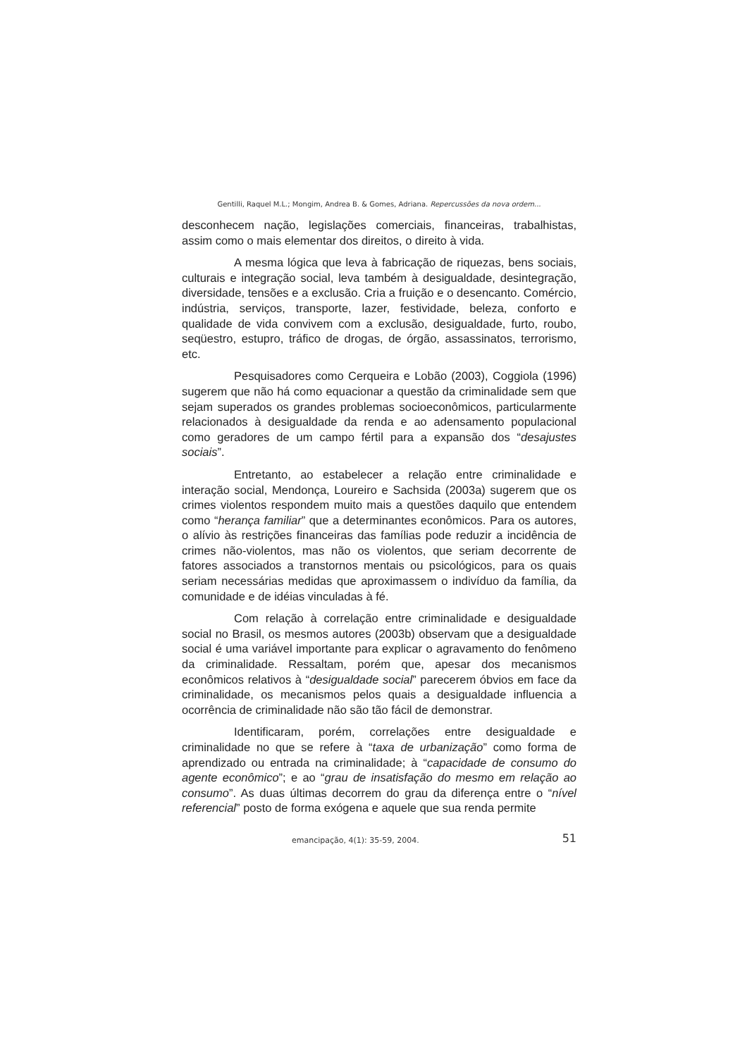Gentilli, Raquel M.L.; Mongim, Andrea B. & Gomes, Adriana. Repercussões da nova ordem...
desconhecem nação, legislações comerciais, financeiras, trabalhistas, assim como o mais elementar dos direitos, o direito à vida.
A mesma lógica que leva à fabricação de riquezas, bens sociais, culturais e integração social, leva também à desigualdade, desintegração, diversidade, tensões e a exclusão. Cria a fruição e o desencanto. Comércio, indústria, serviços, transporte, lazer, festividade, beleza, conforto e qualidade de vida convivem com a exclusão, desigualdade, furto, roubo, seqüestro, estupro, tráfico de drogas, de órgão, assassinatos, terrorismo, etc.
Pesquisadores como Cerqueira e Lobão (2003), Coggiola (1996) sugerem que não há como equacionar a questão da criminalidade sem que sejam superados os grandes problemas socioeconômicos, particularmente relacionados à desigualdade da renda e ao adensamento populacional como geradores de um campo fértil para a expansão dos “desajustes sociais”.
Entretanto, ao estabelecer a relação entre criminalidade e interação social, Mendonça, Loureiro e Sachsida (2003a) sugerem que os crimes violentos respondem muito mais a questões daquilo que entendem como “herança familiar” que a determinantes econômicos. Para os autores, o alívio às restrições financeiras das famílias pode reduzir a incidência de crimes não-violentos, mas não os violentos, que seriam decorrente de fatores associados a transtornos mentais ou psicológicos, para os quais seriam necessárias medidas que aproximassem o indivíduo da família, da comunidade e de idéias vinculadas à fé.
Com relação à correlação entre criminalidade e desigualdade social no Brasil, os mesmos autores (2003b) observam que a desigualdade social é uma variável importante para explicar o agravamento do fenômeno da criminalidade. Ressaltam, porém que, apesar dos mecanismos econômicos relativos à “desigualdade social” parecerem óbvios em face da criminalidade, os mecanismos pelos quais a desigualdade influencia a ocorrência de criminalidade não são tão fácil de demonstrar.
Identificaram, porém, correlações entre desigualdade e criminalidade no que se refere à “taxa de urbanização” como forma de aprendizado ou entrada na criminalidade; à “capacidade de consumo do agente econômico”; e ao “grau de insatisfação do mesmo em relação ao consumo”. As duas últimas decorrem do grau da diferença entre o “nível referencial” posto de forma exógena e aquele que sua renda permite
emancipação, 4(1): 35-59, 2004. 51